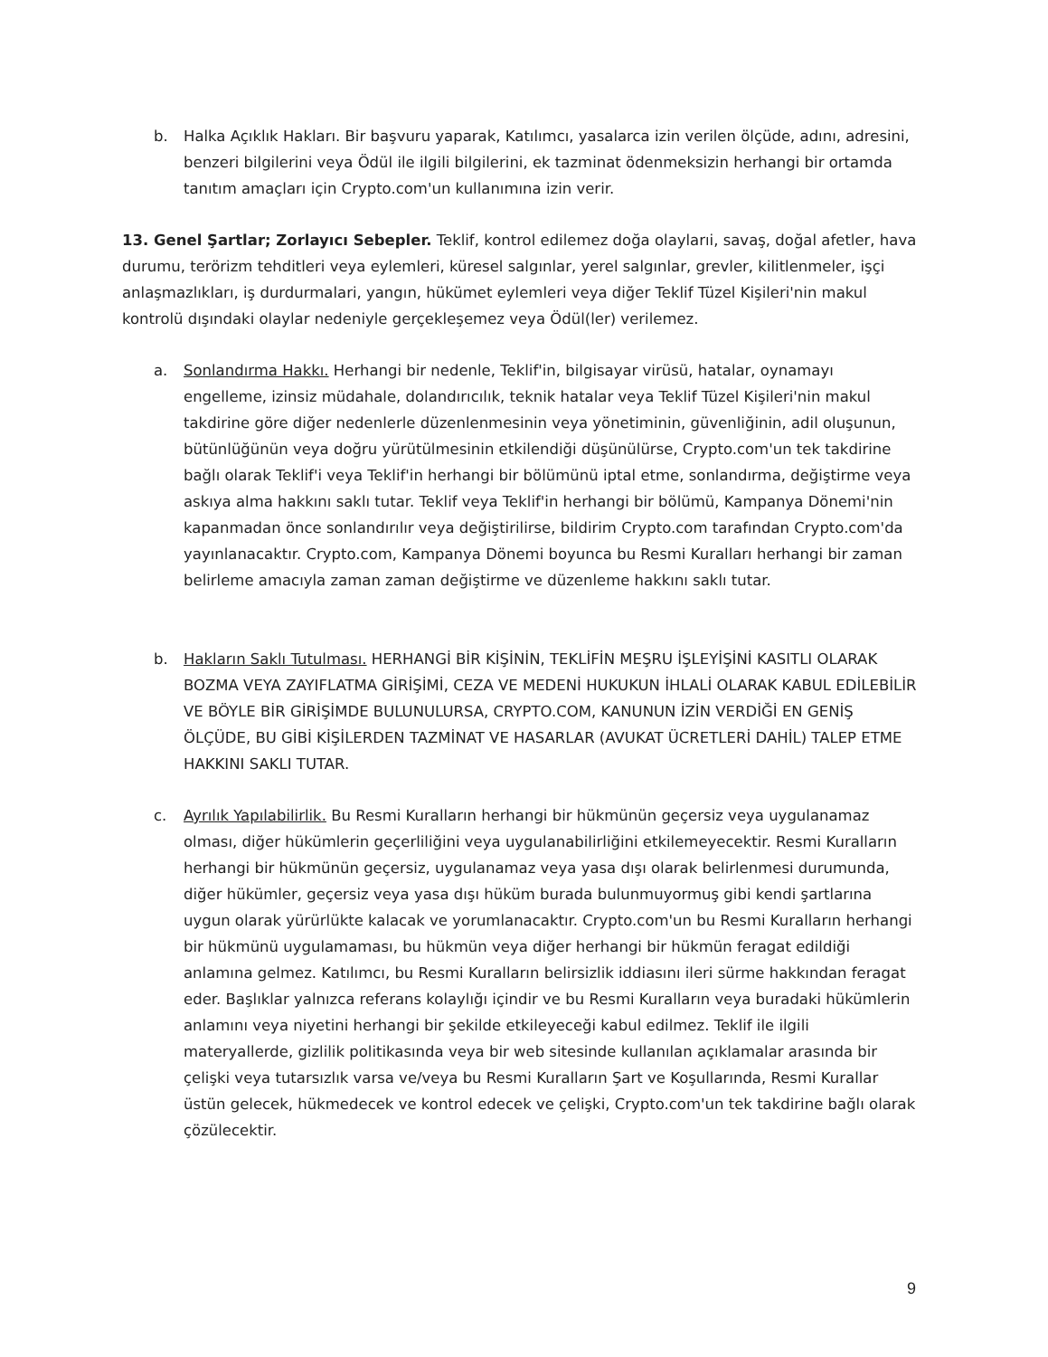b. Halka Açıklık Hakları. Bir başvuru yaparak, Katılımcı, yasalarca izin verilen ölçüde, adını, adresini, benzeri bilgilerini veya Ödül ile ilgili bilgilerini, ek tazminat ödenmeksizin herhangi bir ortamda tanıtım amaçları için Crypto.com'un kullanımına izin verir.
13. Genel Şartlar; Zorlayıcı Sebepler. Teklif, kontrol edilemez doğa olaylarıi, savaş, doğal afetler, hava durumu, terörizm tehditleri veya eylemleri, küresel salgınlar, yerel salgınlar, grevler, kilitlenmeler, işçi anlaşmazlıkları, iş durdurmalari, yangın, hükümet eylemleri veya diğer Teklif Tüzel Kişileri'nin makul kontrolü dışındaki olaylar nedeniyle gerçekleşemez veya Ödül(ler) verilemez.
a. Sonlandırma Hakkı. Herhangi bir nedenle, Teklif'in, bilgisayar virüsü, hatalar, oynamayı engelleme, izinsiz müdahale, dolandırıcılık, teknik hatalar veya Teklif Tüzel Kişileri'nin makul takdirine göre diğer nedenlerle düzenlenmesinin veya yönetiminin, güvenliğinin, adil oluşunun, bütünlüğünün veya doğru yürütülmesinin etkilendiği düşünülürse, Crypto.com'un tek takdirine bağlı olarak Teklif'i veya Teklif'in herhangi bir bölümünü iptal etme, sonlandırma, değiştirme veya askıya alma hakkını saklı tutar. Teklif veya Teklif'in herhangi bir bölümü, Kampanya Dönemi'nin kapanmadan önce sonlandırılır veya değiştirilirse, bildirim Crypto.com tarafından Crypto.com'da yayınlanacaktır. Crypto.com, Kampanya Dönemi boyunca bu Resmi Kuralları herhangi bir zaman belirleme amacıyla zaman zaman değiştirme ve düzenleme hakkını saklı tutar.
b. Hakların Saklı Tutulması. HERHANGİ BİR KİŞİNİN, TEKLİFİN MEŞRU İŞLEYİŞİNİ KASITLI OLARAK BOZMA VEYA ZAYIFLATMA GİRİŞİMİ, CEZA VE MEDENİ HUKUKUN İHLALİ OLARAK KABUL EDİLEBİLİR VE BÖYLE BİR GİRİŞİMDE BULUNULURSA, CRYPTO.COM, KANUNUN İZİN VERDİĞİ EN GENİŞ ÖLÇÜDE, BU GİBİ KİŞİLERDEN TAZMİNAT VE HASARLAR (AVUKAT ÜCRETLERİ DAHİL) TALEP ETME HAKKINI SAKLI TUTAR.
c. Ayrılık Yapılabilirlik. Bu Resmi Kuralların herhangi bir hükmünün geçersiz veya uygulanamaz olması, diğer hükümlerin geçerliliğini veya uygulanabilirliğini etkilemeyecektir. Resmi Kuralların herhangi bir hükmünün geçersiz, uygulanamaz veya yasa dışı olarak belirlenmesi durumunda, diğer hükümler, geçersiz veya yasa dışı hüküm burada bulunmuyormuş gibi kendi şartlarına uygun olarak yürürlükte kalacak ve yorumlanacaktır. Crypto.com'un bu Resmi Kuralların herhangi bir hükmünü uygulamaması, bu hükmün veya diğer herhangi bir hükmün feragat edildiği anlamına gelmez. Katılımcı, bu Resmi Kuralların belirsizlik iddiasını ileri sürme hakkından feragat eder. Başlıklar yalnızca referans kolaylığı içindir ve bu Resmi Kuralların veya buradaki hükümlerin anlamını veya niyetini herhangi bir şekilde etkileyeceği kabul edilmez. Teklif ile ilgili materyallerde, gizlilik politikasında veya bir web sitesinde kullanılan açıklamalar arasında bir çelişki veya tutarsızlık varsa ve/veya bu Resmi Kuralların Şart ve Koşullarında, Resmi Kurallar üstün gelecek, hükmedecek ve kontrol edecek ve çelişki, Crypto.com'un tek takdirine bağlı olarak çözülecektir.
9